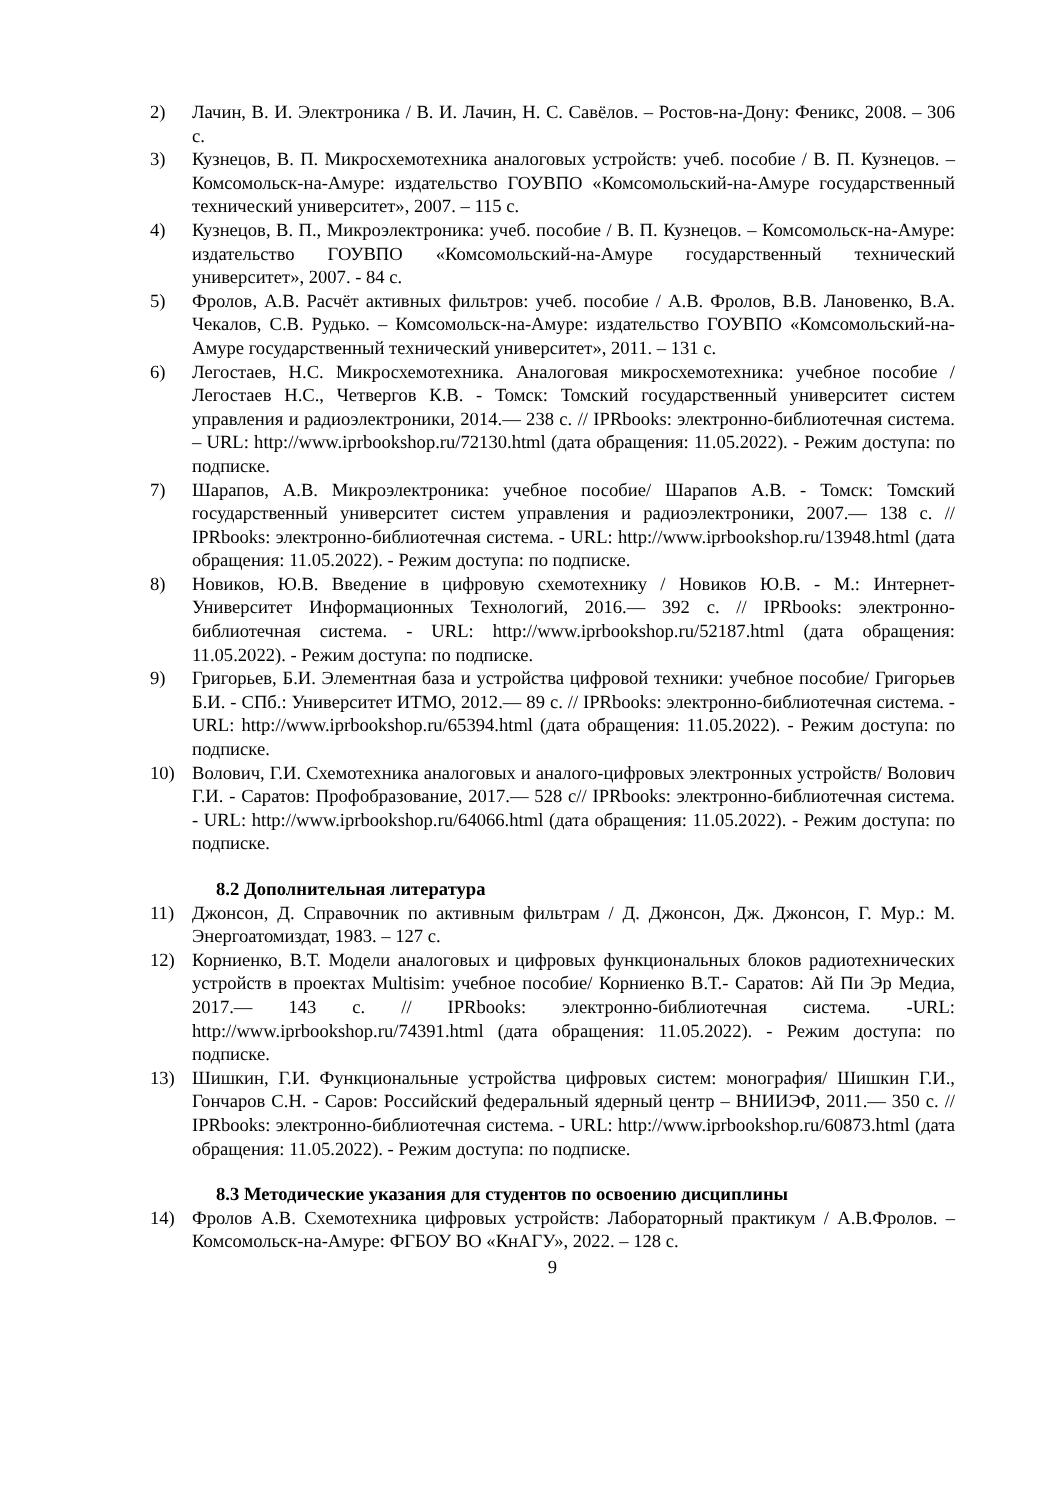2) Лачин, В. И. Электроника / В. И. Лачин, Н. С. Савёлов. – Ростов-на-Дону: Феникс, 2008. – 306 с.
3) Кузнецов, В. П. Микросхемотехника аналоговых устройств: учеб. пособие / В. П. Кузнецов. – Комсомольск-на-Амуре: издательство ГОУВПО «Комсомольский-на-Амуре государственный технический университет», 2007. – 115 с.
4) Кузнецов, В. П., Микроэлектроника: учеб. пособие / В. П. Кузнецов. – Комсомольск-на-Амуре: издательство ГОУВПО «Комсомольский-на-Амуре государственный технический университет», 2007. - 84 с.
5) Фролов, А.В. Расчёт активных фильтров: учеб. пособие / А.В. Фролов, В.В. Лановенко, В.А. Чекалов, С.В. Рудько. – Комсомольск-на-Амуре: издательство ГОУВПО «Комсомольский-на-Амуре государственный технический университет», 2011. – 131 с.
6) Легостаев, Н.С. Микросхемотехника. Аналоговая микросхемотехника: учебное пособие / Легостаев Н.С., Четвергов К.В. - Томск: Томский государственный университет систем управления и радиоэлектроники, 2014.— 238 с. // IPRbooks: электронно-библиотечная система. – URL: http://www.iprbookshop.ru/72130.html (дата обращения: 11.05.2022). - Режим доступа: по подписке.
7) Шарапов, А.В. Микроэлектроника: учебное пособие/ Шарапов А.В. - Томск: Томский государственный университет систем управления и радиоэлектроники, 2007.— 138 с. // IPRbooks: электронно-библиотечная система. - URL: http://www.iprbookshop.ru/13948.html (дата обращения: 11.05.2022). - Режим доступа: по подписке.
8) Новиков, Ю.В. Введение в цифровую схемотехнику / Новиков Ю.В. - М.: Интернет-Университет Информационных Технологий, 2016.— 392 с. // IPRbooks: электронно-библиотечная система. - URL: http://www.iprbookshop.ru/52187.html (дата обращения: 11.05.2022). - Режим доступа: по подписке.
9) Григорьев, Б.И. Элементная база и устройства цифровой техники: учебное пособие/ Григорьев Б.И. - СПб.: Университет ИТМО, 2012.— 89 с. // IPRbooks: электронно-библиотечная система. -URL: http://www.iprbookshop.ru/65394.html (дата обращения: 11.05.2022). - Режим доступа: по подписке.
10) Волович, Г.И. Схемотехника аналоговых и аналого-цифровых электронных устройств/ Волович Г.И. - Саратов: Профобразование, 2017.— 528 с// IPRbooks: электронно-библиотечная система. - URL: http://www.iprbookshop.ru/64066.html (дата обращения: 11.05.2022). - Режим доступа: по подписке.
8.2 Дополнительная литература
11) Джонсон, Д. Справочник по активным фильтрам / Д. Джонсон, Дж. Джонсон, Г. Мур.: М. Энергоатомиздат, 1983. – 127 с.
12) Корниенко, В.Т. Модели аналоговых и цифровых функциональных блоков радиотехнических устройств в проектах Multisim: учебное пособие/ Корниенко В.Т.- Саратов: Ай Пи Эр Медиа, 2017.— 143 с. // IPRbooks: электронно-библиотечная система. -URL: http://www.iprbookshop.ru/74391.html (дата обращения: 11.05.2022). - Режим доступа: по подписке.
13) Шишкин, Г.И. Функциональные устройства цифровых систем: монография/ Шишкин Г.И., Гончаров С.Н. - Саров: Российский федеральный ядерный центр – ВНИИЭФ, 2011.— 350 с. // IPRbooks: электронно-библиотечная система. - URL: http://www.iprbookshop.ru/60873.html (дата обращения: 11.05.2022). - Режим доступа: по подписке.
8.3 Методические указания для студентов по освоению дисциплины
14) Фролов А.В. Схемотехника цифровых устройств: Лабораторный практикум / А.В.Фролов. – Комсомольск-на-Амуре: ФГБОУ ВО «КнАГУ», 2022. – 128 с.
9